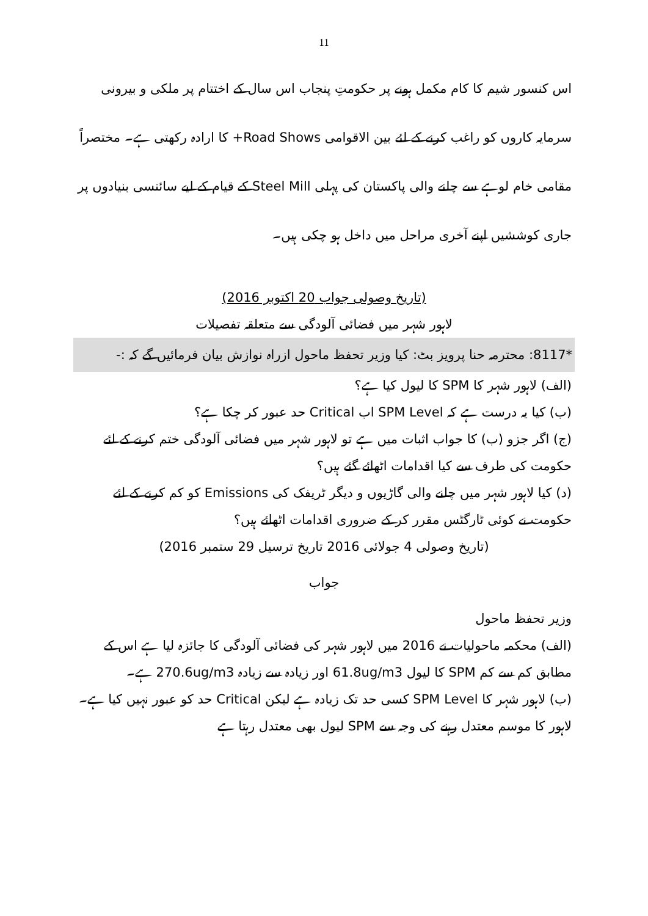11
اس کنسور شیم کا کام مکمل ہونے پر حکومتِ پنجاب اس سال کے اختتام پر ملکی و بیرونی سرمایہ کاروں کو راغب کرنے کے لئے بین الاقوامی Road Shows+ کا ارادہ رکھتی ہے۔ مختصراً مقامی خام لوہے سے چلنے والی پاکستان کی پہلی Steel Mill کے قیام کے لیے سائنسی بنیادوں پر جاری کوششیں اپنے آخری مراحل میں داخل ہو چکی ہیں۔
(تاریخ وصولی جواب 20 اکتوبر 2016)
لاہور شہر میں فضائی آلودگی سے متعلقہ تفصیلات
*8117: محترمہ حنا پرویز بٹ: کیا وزیر تحفظ ماحول ازراہ نوازش بیان فرمائیں گے کہ :-
(الف) لاہور شہر کا SPM کا لیول کیا ہے؟
(ب) کیا یہ درست ہے کہ SPM Level اب Critical حد عبور کر چکا ہے؟
(ج) اگر جزو (ب) کا جواب اثبات میں ہے تو لاہور شہر میں فضائی آلودگی ختم کرنے کے لئے حکومت کی طرف سے کیا اقدامات اٹھائے گئے ہیں؟
(د) کیا لاہور شہر میں چلنے والی گاڑیوں و دیگر ٹریفک کی Emissions کو کم کرنے کے لئے حکومت نے کوئی ٹارگٹس مقرر کر کے ضروری اقدامات اٹھائے ہیں؟
(تاریخ وصولی 4 جولائی 2016 تاریخ ترسیل 29 ستمبر 2016)
جواب
وزیر تحفظ ماحول
(الف) محکمہ ماحولیات نے 2016 میں لاہور شہر کی فضائی آلودگی کا جائزہ لیا ہے اس کے مطابق کم سے کم SPM کا لیول 61.8ug/m3 اور زیادہ سے زیادہ 270.6ug/m3 ہے۔
(ب) لاہور شہر کا SPM Level کسی حد تک زیادہ ہے لیکن Critical حد کو عبور نہیں کیا ہے۔ لاہور کا موسم معتدل رہنے کی وجہ سے SPM لیول بھی معتدل رہتا ہے